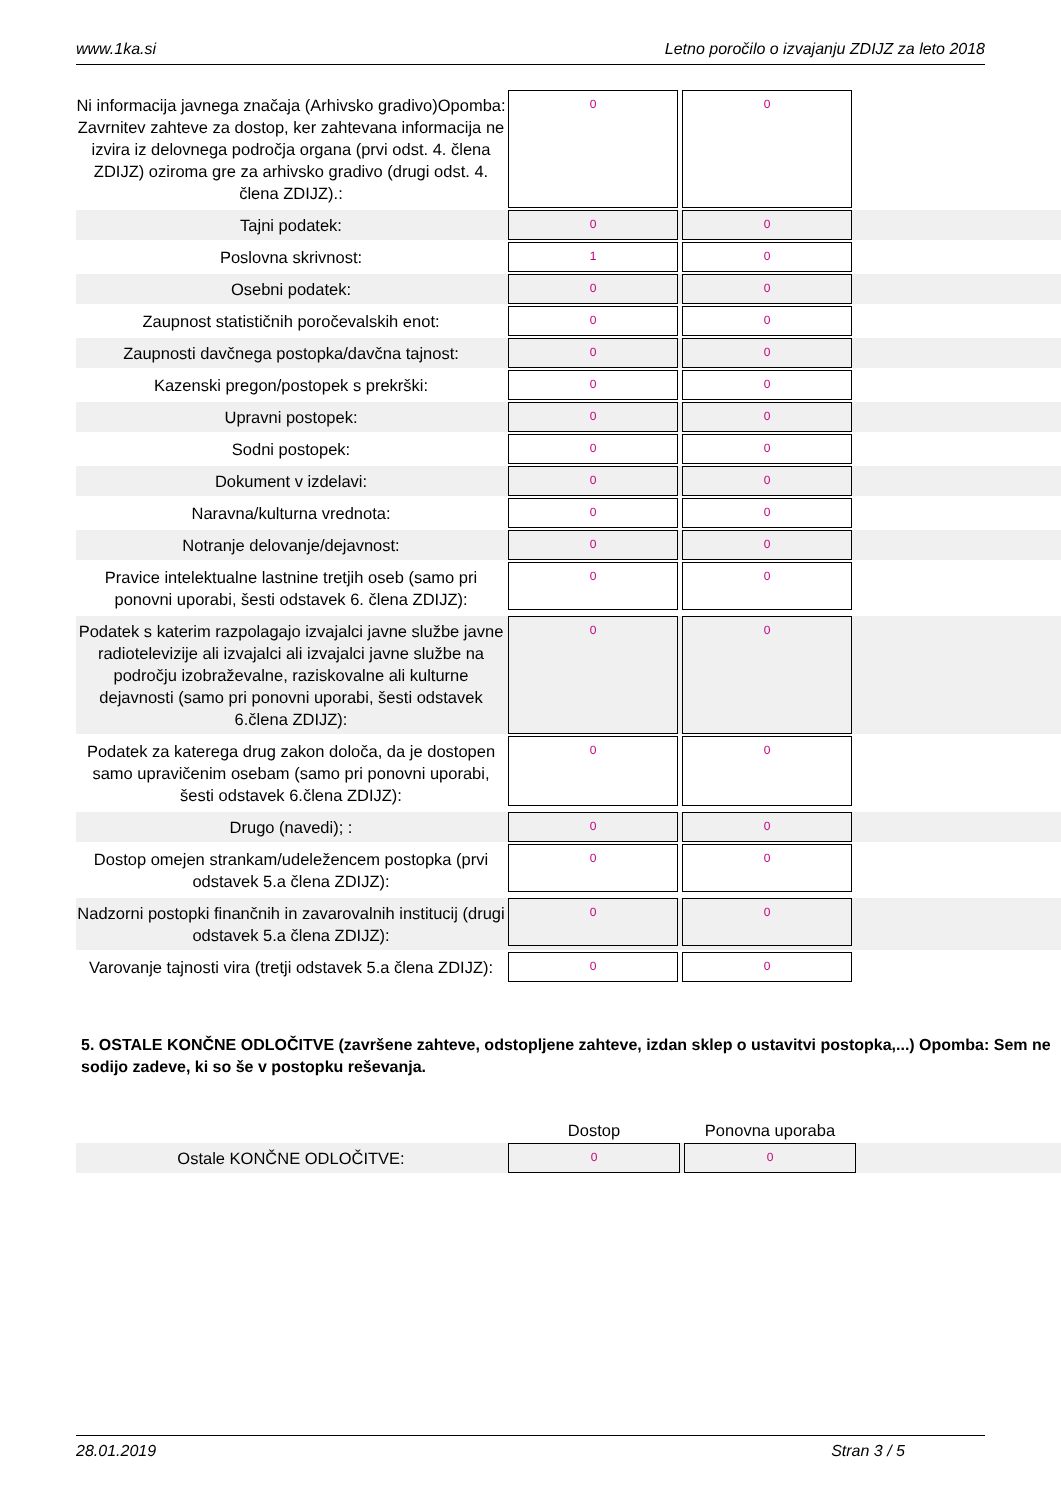www.1ka.si Letno poročilo o izvajanju ZDIJZ za leto 2018
| Ni informacija javnega značaja (Arhivsko gradivo)Opomba: Zavrnitev zahteve za dostop, ker zahtevana informacija ne izvira iz delovnega področja organa (prvi odst. 4. člena ZDIJZ) oziroma gre za arhivsko gradivo (drugi odst. 4. člena ZDIJZ).: | 0 | 0 | |
| Tajni podatek: | 0 | 0 | |
| Poslovna skrivnost: | 1 | 0 | |
| Osebni podatek: | 0 | 0 | |
| Zaupnost statističnih poročevalskih enot: | 0 | 0 | |
| Zaupnosti davčnega postopka/davčna tajnost: | 0 | 0 | |
| Kazenski pregon/postopek s prekrški: | 0 | 0 | |
| Upravni postopek: | 0 | 0 | |
| Sodni postopek: | 0 | 0 | |
| Dokument v izdelavi: | 0 | 0 | |
| Naravna/kulturna vrednota: | 0 | 0 | |
| Notranje delovanje/dejavnost: | 0 | 0 | |
| Pravice intelektualne lastnine tretjih oseb (samo pri ponovni uporabi, šesti odstavek 6. člena ZDIJZ): | 0 | 0 | |
| Podatek s katerim razpolagajo izvajalci javne službe javne radiotelevizije ali izvajalci ali izvajalci javne službe na področju izobraževalne, raziskovalne ali kulturne dejavnosti (samo pri ponovni uporabi, šesti odstavek 6.člena ZDIJZ): | 0 | 0 | |
| Podatek za katerega drug zakon določa, da je dostopen samo upravičenim osebam (samo pri ponovni uporabi, šesti odstavek 6.člena ZDIJZ): | 0 | 0 | |
| Drugo (navedi); : | 0 | 0 | |
| Dostop omejen strankam/udeležencem postopka (prvi odstavek 5.a člena ZDIJZ): | 0 | 0 | |
| Nadzorni postopki finančnih in zavarovalnih institucij (drugi odstavek 5.a člena ZDIJZ): | 0 | 0 | |
| Varovanje tajnosti vira (tretji odstavek 5.a člena ZDIJZ): | 0 | 0 | |
5. OSTALE KONČNE ODLOČITVE (završene zahteve, odstopljene zahteve, izdan sklep o ustavitvi postopka,...) Opomba: Sem ne sodijo zadeve, ki so še v postopku reševanja.
| | Dostop | Ponovna uporaba | |
| Ostale KONČNE ODLOČITVE: | 0 | 0 | |
28.01.2019 Stran 3 / 5